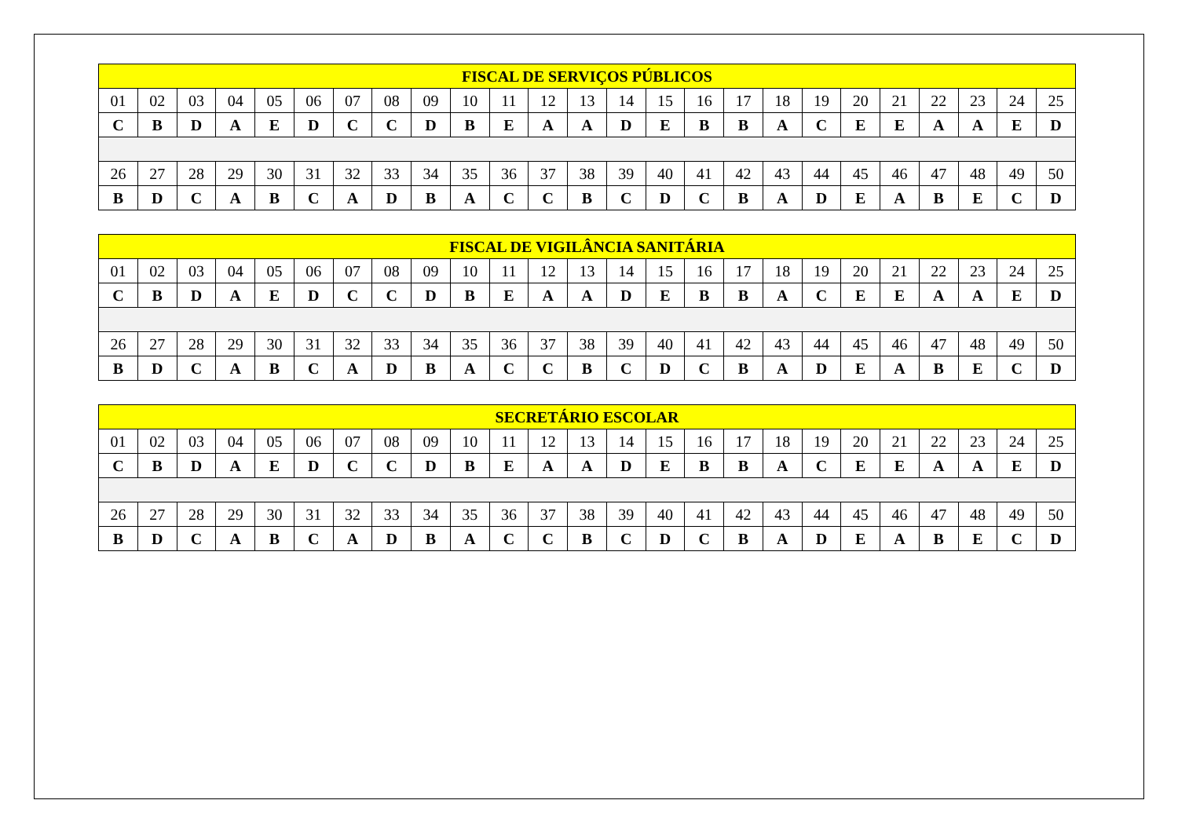| FISCAL DE SERVIÇOS PÚBLICOS | | | | | | | | | | | | | | | | | | | | | | | | |
| --- | --- | --- | --- | --- | --- | --- | --- | --- | --- | --- | --- | --- | --- | --- | --- | --- | --- | --- | --- | --- | --- | --- | --- | --- |
| 01 | 02 | 03 | 04 | 05 | 06 | 07 | 08 | 09 | 10 | 11 | 12 | 13 | 14 | 15 | 16 | 17 | 18 | 19 | 20 | 21 | 22 | 23 | 24 | 25 |
| C | B | D | A | E | D | C | C | D | B | E | A | A | D | E | B | B | A | C | E | E | A | A | E | D |
| 26 | 27 | 28 | 29 | 30 | 31 | 32 | 33 | 34 | 35 | 36 | 37 | 38 | 39 | 40 | 41 | 42 | 43 | 44 | 45 | 46 | 47 | 48 | 49 | 50 |
| B | D | C | A | B | C | A | D | B | A | C | C | B | C | D | C | B | A | D | E | A | B | E | C | D |
| FISCAL DE VIGILÂNCIA SANITÁRIA | | | | | | | | | | | | | | | | | | | | | | | | |
| --- | --- | --- | --- | --- | --- | --- | --- | --- | --- | --- | --- | --- | --- | --- | --- | --- | --- | --- | --- | --- | --- | --- | --- | --- |
| 01 | 02 | 03 | 04 | 05 | 06 | 07 | 08 | 09 | 10 | 11 | 12 | 13 | 14 | 15 | 16 | 17 | 18 | 19 | 20 | 21 | 22 | 23 | 24 | 25 |
| C | B | D | A | E | D | C | C | D | B | E | A | A | D | E | B | B | A | C | E | E | A | A | E | D |
| 26 | 27 | 28 | 29 | 30 | 31 | 32 | 33 | 34 | 35 | 36 | 37 | 38 | 39 | 40 | 41 | 42 | 43 | 44 | 45 | 46 | 47 | 48 | 49 | 50 |
| B | D | C | A | B | C | A | D | B | A | C | C | B | C | D | C | B | A | D | E | A | B | E | C | D |
| SECRETÁRIO ESCOLAR | | | | | | | | | | | | | | | | | | | | | | | | |
| --- | --- | --- | --- | --- | --- | --- | --- | --- | --- | --- | --- | --- | --- | --- | --- | --- | --- | --- | --- | --- | --- | --- | --- | --- |
| 01 | 02 | 03 | 04 | 05 | 06 | 07 | 08 | 09 | 10 | 11 | 12 | 13 | 14 | 15 | 16 | 17 | 18 | 19 | 20 | 21 | 22 | 23 | 24 | 25 |
| C | B | D | A | E | D | C | C | D | B | E | A | A | D | E | B | B | A | C | E | E | A | A | E | D |
| 26 | 27 | 28 | 29 | 30 | 31 | 32 | 33 | 34 | 35 | 36 | 37 | 38 | 39 | 40 | 41 | 42 | 43 | 44 | 45 | 46 | 47 | 48 | 49 | 50 |
| B | D | C | A | B | C | A | D | B | A | C | C | B | C | D | C | B | A | D | E | A | B | E | C | D |